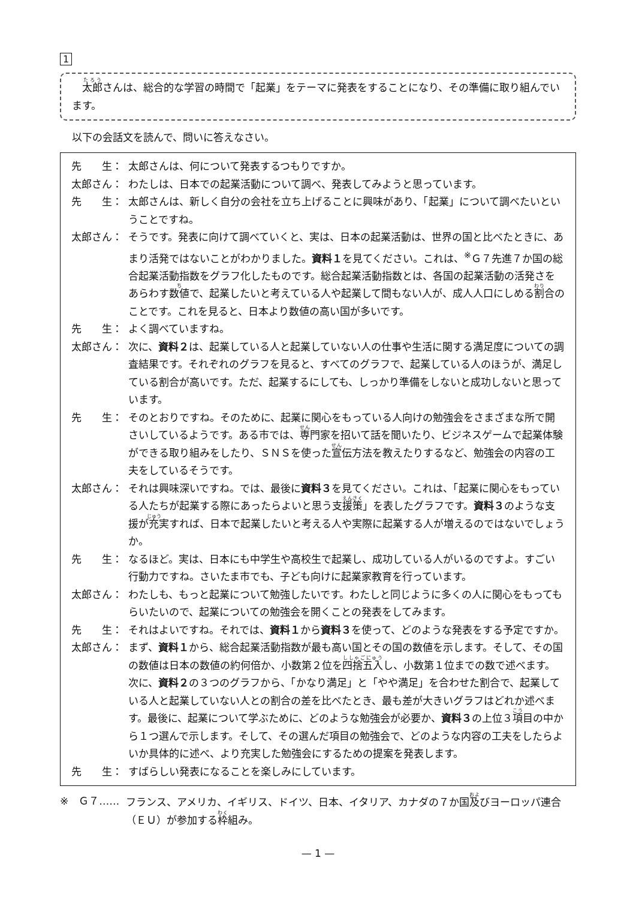1
　太郎さんは、総合的な学習の時間で「起業」をテーマに発表をすることになり、その準備に取り組んでいます。
以下の会話文を読んで、問いに答えなさい。
先　　生： 太郎さんは、何について発表するつもりですか。
太郎さん： わたしは、日本での起業活動について調べ、発表してみようと思っています。
先　　生： 太郎さんは、新しく自分の会社を立ち上げることに興味があり、「起業」について調べたいということですね。
太郎さん： そうです。発表に向けて調べていくと、実は、日本の起業活動は、世界の国と比べたときに、あまり活発ではないことがわかりました。資料１を見てください。これは、<sup>※</sup>Ｇ７先進７か国の総合起業活動指数をグラフ化したものです。総合起業活動指数とは、各国の起業活動の活発さをあらわす数値で、起業したいと考えている人や起業して間もない人が、成人人口にしめる割合のことです。これを見ると、日本より数値の高い国が多いです。
先　　生： よく調べていますね。
太郎さん： 次に、資料２は、起業している人と起業していない人の仕事や生活に関する満足度についての調査結果です。それぞれのグラフを見ると、すべてのグラフで、起業している人のほうが、満足している割合が高いです。ただ、起業するにしても、しっかり準備をしないと成功しないと思っています。
先　　生： そのとおりですね。そのために、起業に関心をもっている人向けの勉強会をさまざまな所で開さいしているようです。ある市では、専門家を招いて話を聞いたり、ビジネスゲームで起業体験ができる取り組みをしたり、ＳＮＳを使った宣伝方法を教えたりするなど、勉強会の内容の工夫をしているそうです。
太郎さん： それは興味深いですね。では、最後に資料３を見てください。これは、「起業に関心をもっている人たちが起業する際にあったらよいと思う支援策」を表したグラフです。資料３のような支援が充実すれば、日本で起業したいと考える人や実際に起業する人が増えるのではないでしょうか。
先　　生： なるほど。実は、日本にも中学生や高校生で起業し、成功している人がいるのですよ。すごい行動力ですね。さいたま市でも、子ども向けに起業家教育を行っています。
太郎さん： わたしも、もっと起業について勉強したいです。わたしと同じように多くの人に関心をもってもらいたいので、起業についての勉強会を開くことの発表をしてみます。
先　　生： それはよいですね。それでは、資料１から資料３を使って、どのような発表をする予定ですか。
太郎さん： まず、資料１から、総合起業活動指数が最も高い国とその国の数値を示します。そして、その国の数値は日本の数値の約何倍か、小数第２位を四捨五入し、小数第１位までの数で述べます。次に、資料２の３つのグラフから、「かなり満足」と「やや満足」を合わせた割合で、起業している人と起業していない人との割合の差を比べたとき、最も差が大きいグラフはどれか述べます。最後に、起業について学ぶために、どのような勉強会が必要か、資料３の上位３項目の中から１つ選んで示します。そして、その選んだ項目の勉強会で、どのような内容の工夫をしたらよいか具体的に述べ、より充実した勉強会にするための提案を発表します。
先　　生： すばらしい発表になることを楽しみにしています。
※　Ｇ７…… フランス、アメリカ、イギリス、ドイツ、日本、イタリア、カナダの７か国及びヨーロッパ連合（ＥＵ）が参加する枠組み。
— 1 —